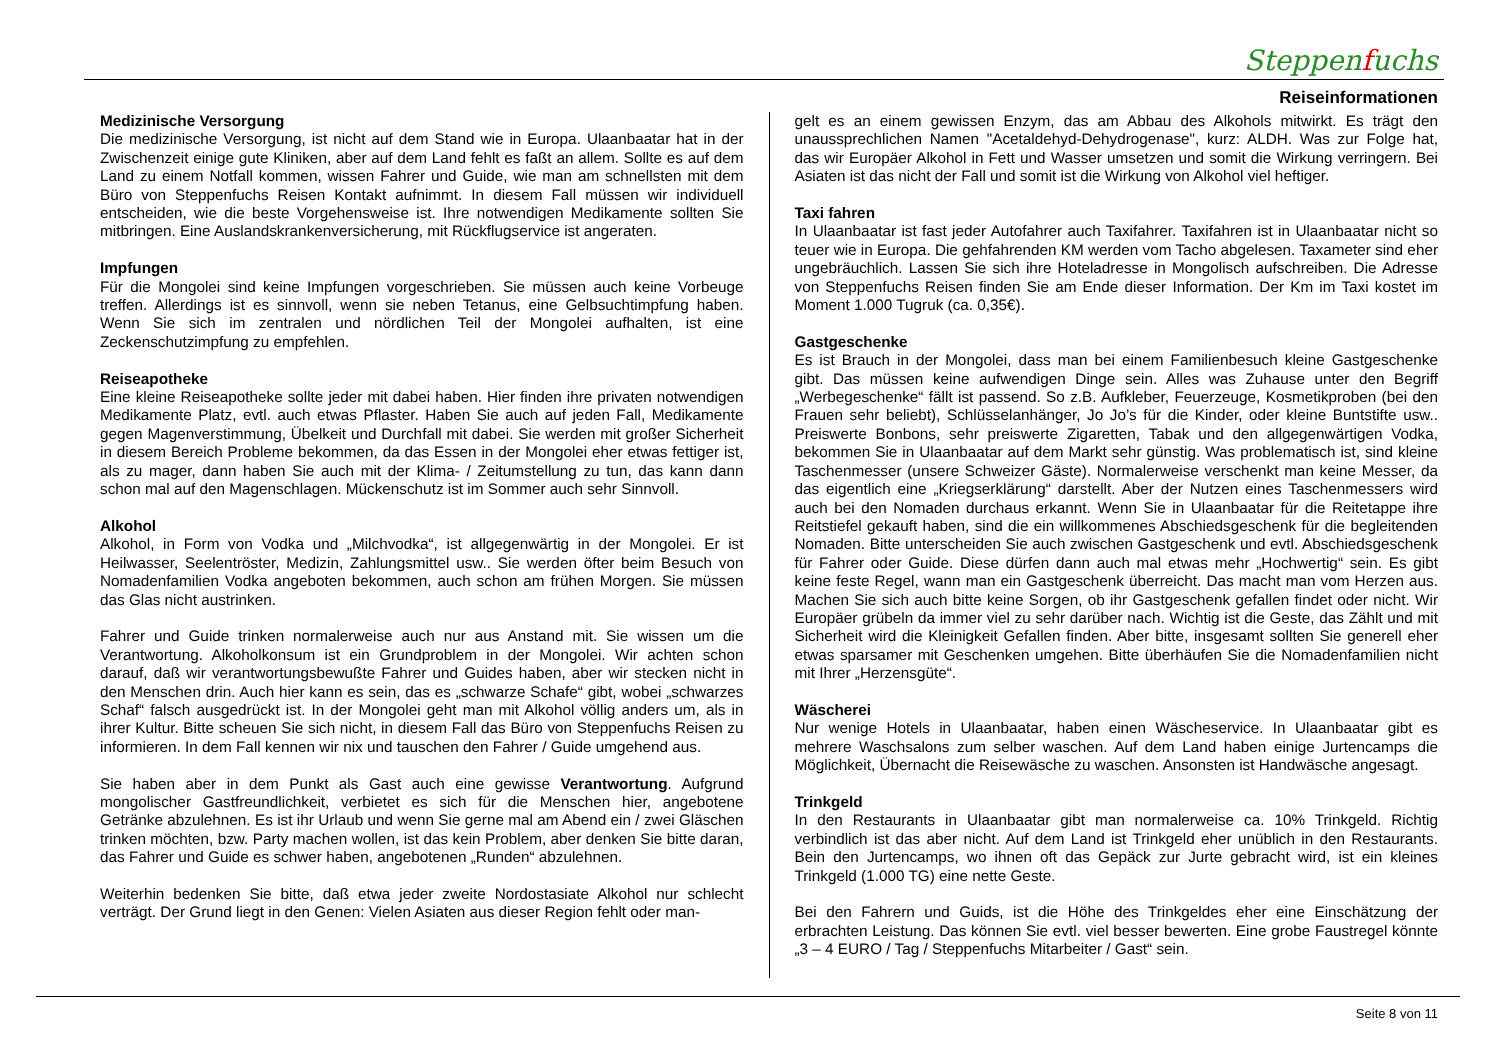Steppenfuchs
Reiseinformationen
Medizinische Versorgung
Die medizinische Versorgung, ist nicht auf dem Stand wie in Europa. Ulaanbaatar hat in der Zwischenzeit einige gute Kliniken, aber auf dem Land fehlt es faßt an allem. Sollte es auf dem Land zu einem Notfall kommen, wissen Fahrer und Guide, wie man am schnellsten mit dem Büro von Steppenfuchs Reisen Kontakt aufnimmt. In diesem Fall müssen wir individuell entscheiden, wie die beste Vorgehensweise ist. Ihre notwendigen Medikamente sollten Sie mitbringen. Eine Auslandskrankenversicherung, mit Rückflugservice ist angeraten.
Impfungen
Für die Mongolei sind keine Impfungen vorgeschrieben. Sie müssen auch keine Vorbeuge treffen. Allerdings ist es sinnvoll, wenn sie neben Tetanus, eine Gelbsuchtimpfung haben. Wenn Sie sich im zentralen und nördlichen Teil der Mongolei aufhalten, ist eine Zeckenschutzimpfung zu empfehlen.
Reiseapotheke
Eine kleine Reiseapotheke sollte jeder mit dabei haben. Hier finden ihre privaten notwendigen Medikamente Platz, evtl. auch etwas Pflaster. Haben Sie auch auf jeden Fall, Medikamente gegen Magenverstimmung, Übelkeit und Durchfall mit dabei. Sie werden mit großer Sicherheit in diesem Bereich Probleme bekommen, da das Essen in der Mongolei eher etwas fettiger ist, als zu mager, dann haben Sie auch mit der Klima- / Zeitumstellung zu tun, das kann dann schon mal auf den Magenschlagen. Mückenschutz ist im Sommer auch sehr Sinnvoll.
Alkohol
Alkohol, in Form von Vodka und „Milchvodka“, ist allgegenwärtig in der Mongolei. Er ist Heilwasser, Seelentröster, Medizin, Zahlungsmittel usw.. Sie werden öfter beim Besuch von Nomadenfamilien Vodka angeboten bekommen, auch schon am frühen Morgen. Sie müssen das Glas nicht austrinken.
Fahrer und Guide trinken normalerweise auch nur aus Anstand mit. Sie wissen um die Verantwortung. Alkoholkonsum ist ein Grundproblem in der Mongolei. Wir achten schon darauf, daß wir verantwortungsbewußte Fahrer und Guides haben, aber wir stecken nicht in den Menschen drin. Auch hier kann es sein, das es „schwarze Schafe“ gibt, wobei „schwarzes Schaf“ falsch ausgedrückt ist. In der Mongolei geht man mit Alkohol völlig anders um, als in ihrer Kultur. Bitte scheuen Sie sich nicht, in diesem Fall das Büro von Steppenfuchs Reisen zu informieren. In dem Fall kennen wir nix und tauschen den Fahrer / Guide umgehend aus.
Sie haben aber in dem Punkt als Gast auch eine gewisse Verantwortung. Aufgrund mongolischer Gastfreundlichkeit, verbietet es sich für die Menschen hier, angebotene Getränke abzulehnen. Es ist ihr Urlaub und wenn Sie gerne mal am Abend ein / zwei Gläschen trinken möchten, bzw. Party machen wollen, ist das kein Problem, aber denken Sie bitte daran, das Fahrer und Guide es schwer haben, angebotenen „Runden“ abzulehnen.
Weiterhin bedenken Sie bitte, daß etwa jeder zweite Nordostasiate Alkohol nur schlecht verträgt. Der Grund liegt in den Genen: Vielen Asiaten aus dieser Region fehlt oder man-
gelt es an einem gewissen Enzym, das am Abbau des Alkohols mitwirkt. Es trägt den unaussprechlichen Namen "Acetaldehyd-Dehydrogenase", kurz: ALDH. Was zur Folge hat, das wir Europäer Alkohol in Fett und Wasser umsetzen und somit die Wirkung verringern. Bei Asiaten ist das nicht der Fall und somit ist die Wirkung von Alkohol viel heftiger.
Taxi fahren
In Ulaanbaatar ist fast jeder Autofahrer auch Taxifahrer. Taxifahren ist in Ulaanbaatar nicht so teuer wie in Europa. Die gehfahrenden KM werden vom Tacho abgelesen. Taxameter sind eher ungebräuchlich. Lassen Sie sich ihre Hoteladresse in Mongolisch aufschreiben. Die Adresse von Steppenfuchs Reisen finden Sie am Ende dieser Information. Der Km im Taxi kostet im Moment 1.000 Tugruk (ca. 0,35€).
Gastgeschenke
Es ist Brauch in der Mongolei, dass man bei einem Familienbesuch kleine Gastgeschenke gibt. Das müssen keine aufwendigen Dinge sein. Alles was Zuhause unter den Begriff „Werbegeschenke“ fällt ist passend. So z.B. Aufkleber, Feuerzeuge, Kosmetikproben (bei den Frauen sehr beliebt), Schlüsselanhänger, Jo Jo’s für die Kinder, oder kleine Buntstifte usw.. Preiswerte Bonbons, sehr preiswerte Zigaretten, Tabak und den allgegenwärtigen Vodka, bekommen Sie in Ulaanbaatar auf dem Markt sehr günstig. Was problematisch ist, sind kleine Taschenmesser (unsere Schweizer Gäste). Normalerweise verschenkt man keine Messer, da das eigentlich eine „Kriegserklärung“ darstellt. Aber der Nutzen eines Taschenmessers wird auch bei den Nomaden durchaus erkannt. Wenn Sie in Ulaanbaatar für die Reitetappe ihre Reitstiefel gekauft haben, sind die ein willkommenes Abschiedsgeschenk für die begleitenden Nomaden. Bitte unterscheiden Sie auch zwischen Gastgeschenk und evtl. Abschiedsgeschenk für Fahrer oder Guide. Diese dürfen dann auch mal etwas mehr „Hochwertig“ sein. Es gibt keine feste Regel, wann man ein Gastgeschenk überreicht. Das macht man vom Herzen aus. Machen Sie sich auch bitte keine Sorgen, ob ihr Gastgeschenk gefallen findet oder nicht. Wir Europäer grübeln da immer viel zu sehr darüber nach. Wichtig ist die Geste, das Zählt und mit Sicherheit wird die Kleinigkeit Gefallen finden. Aber bitte, insgesamt sollten Sie generell eher etwas sparsamer mit Geschenken umgehen. Bitte überhäufen Sie die Nomadenfamilien nicht mit Ihrer „Herzensgüte“.
Wäscherei
Nur wenige Hotels in Ulaanbaatar, haben einen Wäscheservice. In Ulaanbaatar gibt es mehrere Waschsalons zum selber waschen. Auf dem Land haben einige Jurtencamps die Möglichkeit, Übernacht die Reisewäsche zu waschen. Ansonsten ist Handwäsche angesagt.
Trinkgeld
In den Restaurants in Ulaanbaatar gibt man normalerweise ca. 10% Trinkgeld. Richtig verbindlich ist das aber nicht. Auf dem Land ist Trinkgeld eher unüblich in den Restaurants. Bein den Jurtencamps, wo ihnen oft das Gepäck zur Jurte gebracht wird, ist ein kleines Trinkgeld (1.000 TG) eine nette Geste.
Bei den Fahrern und Guids, ist die Höhe des Trinkgeldes eher eine Einschätzung der erbrachten Leistung. Das können Sie evtl. viel besser bewerten. Eine grobe Faustregel könnte „3 – 4 EURO / Tag / Steppenfuchs Mitarbeiter / Gast“ sein.
Seite 8 von 11